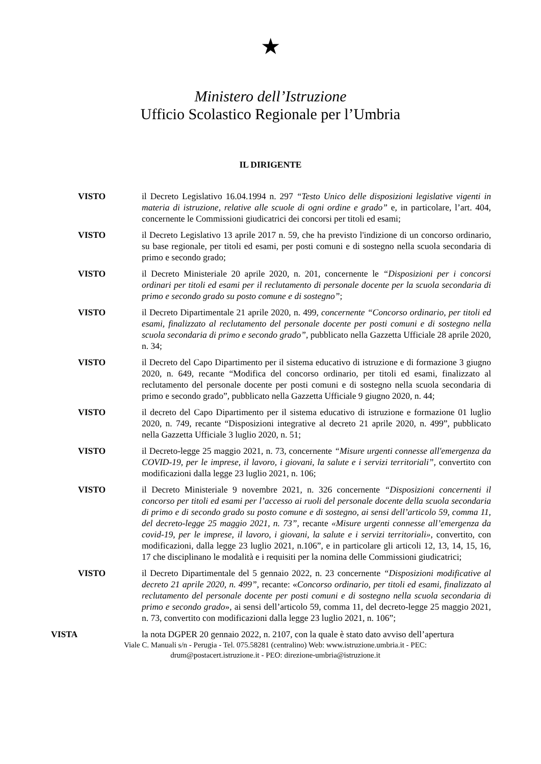★
Ministero dell’Istruzione
Ufficio Scolastico Regionale per l’Umbria
IL DIRIGENTE
VISTO il Decreto Legislativo 16.04.1994 n. 297 “Testo Unico delle disposizioni legislative vigenti in materia di istruzione, relative alle scuole di ogni ordine e grado” e, in particolare, l’art. 404, concernente le Commissioni giudicatrici dei concorsi per titoli ed esami;
VISTO il Decreto Legislativo 13 aprile 2017 n. 59, che ha previsto l'indizione di un concorso ordinario, su base regionale, per titoli ed esami, per posti comuni e di sostegno nella scuola secondaria di primo e secondo grado;
VISTO il Decreto Ministeriale 20 aprile 2020, n. 201, concernente le “Disposizioni per i concorsi ordinari per titoli ed esami per il reclutamento di personale docente per la scuola secondaria di primo e secondo grado su posto comune e di sostegno”;
VISTO il Decreto Dipartimentale 21 aprile 2020, n. 499, concernente “Concorso ordinario, per titoli ed esami, finalizzato al reclutamento del personale docente per posti comuni e di sostegno nella scuola secondaria di primo e secondo grado”, pubblicato nella Gazzetta Ufficiale 28 aprile 2020, n. 34;
VISTO il Decreto del Capo Dipartimento per il sistema educativo di istruzione e di formazione 3 giugno 2020, n. 649, recante “Modifica del concorso ordinario, per titoli ed esami, finalizzato al reclutamento del personale docente per posti comuni e di sostegno nella scuola secondaria di primo e secondo grado”, pubblicato nella Gazzetta Ufficiale 9 giugno 2020, n. 44;
VISTO il decreto del Capo Dipartimento per il sistema educativo di istruzione e formazione 01 luglio 2020, n. 749, recante “Disposizioni integrative al decreto 21 aprile 2020, n. 499”, pubblicato nella Gazzetta Ufficiale 3 luglio 2020, n. 51;
VISTO il Decreto-legge 25 maggio 2021, n. 73, concernente “Misure urgenti connesse all'emergenza da COVID-19, per le imprese, il lavoro, i giovani, la salute e i servizi territoriali”, convertito con modificazioni dalla legge 23 luglio 2021, n. 106;
VISTO il Decreto Ministeriale 9 novembre 2021, n. 326 concernente “Disposizioni concernenti il concorso per titoli ed esami per l’accesso ai ruoli del personale docente della scuola secondaria di primo e di secondo grado su posto comune e di sostegno, ai sensi dell’articolo 59, comma 11, del decreto-legge 25 maggio 2021, n. 73”, recante «Misure urgenti connesse all’emergenza da covid-19, per le imprese, il lavoro, i giovani, la salute e i servizi territoriali», convertito, con modificazioni, dalla legge 23 luglio 2021, n.106”, e in particolare gli articoli 12, 13, 14, 15, 16, 17 che disciplinano le modalità e i requisiti per la nomina delle Commissioni giudicatrici;
VISTO il Decreto Dipartimentale del 5 gennaio 2022, n. 23 concernente “Disposizioni modificative al decreto 21 aprile 2020, n. 499”, recante: «Concorso ordinario, per titoli ed esami, finalizzato al reclutamento del personale docente per posti comuni e di sostegno nella scuola secondaria di primo e secondo grado», ai sensi dell’articolo 59, comma 11, del decreto-legge 25 maggio 2021, n. 73, convertito con modificazioni dalla legge 23 luglio 2021, n. 106”;
VISTA la nota DGPER 20 gennaio 2022, n. 2107, con la quale è stato dato avviso dell’apertura
Viale C. Manuali s/n - Perugia - Tel. 075.58281 (centralino) Web: www.istruzione.umbria.it - PEC:
drum@postacert.istruzione.it - PEO: direzione-umbria@istruzione.it